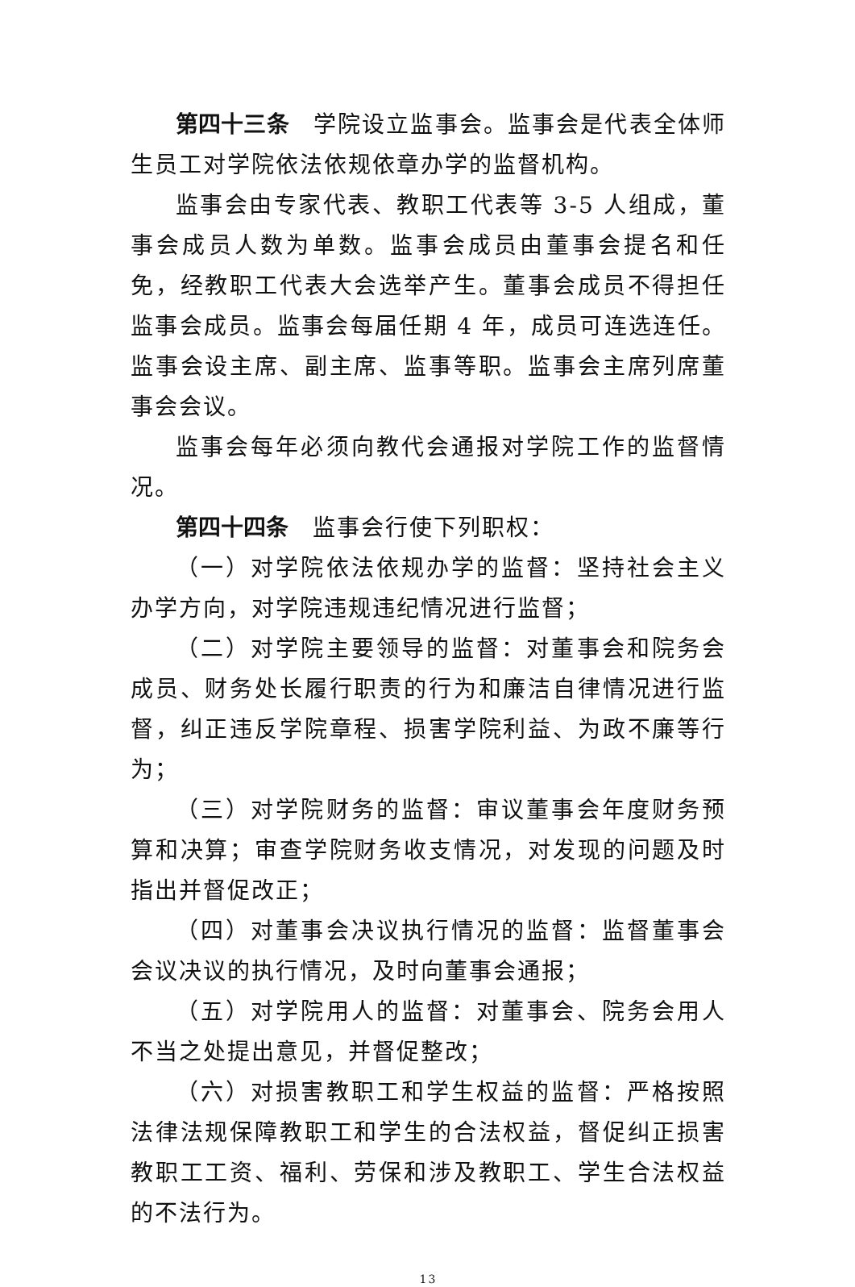第四十三条　学院设立监事会。监事会是代表全体师生员工对学院依法依规依章办学的监督机构。
监事会由专家代表、教职工代表等 3-5 人组成，董事会成员人数为单数。监事会成员由董事会提名和任免，经教职工代表大会选举产生。董事会成员不得担任监事会成员。监事会每届任期 4 年，成员可连选连任。监事会设主席、副主席、监事等职。监事会主席列席董事会会议。
监事会每年必须向教代会通报对学院工作的监督情况。
第四十四条　监事会行使下列职权：
（一）对学院依法依规办学的监督：坚持社会主义办学方向，对学院违规违纪情况进行监督；
（二）对学院主要领导的监督：对董事会和院务会成员、财务处长履行职责的行为和廉洁自律情况进行监督，纠正违反学院章程、损害学院利益、为政不廉等行为；
（三）对学院财务的监督：审议董事会年度财务预算和决算；审查学院财务收支情况，对发现的问题及时指出并督促改正；
（四）对董事会决议执行情况的监督：监督董事会会议决议的执行情况，及时向董事会通报；
（五）对学院用人的监督：对董事会、院务会用人不当之处提出意见，并督促整改；
（六）对损害教职工和学生权益的监督：严格按照法律法规保障教职工和学生的合法权益，督促纠正损害教职工工资、福利、劳保和涉及教职工、学生合法权益的不法行为。
13